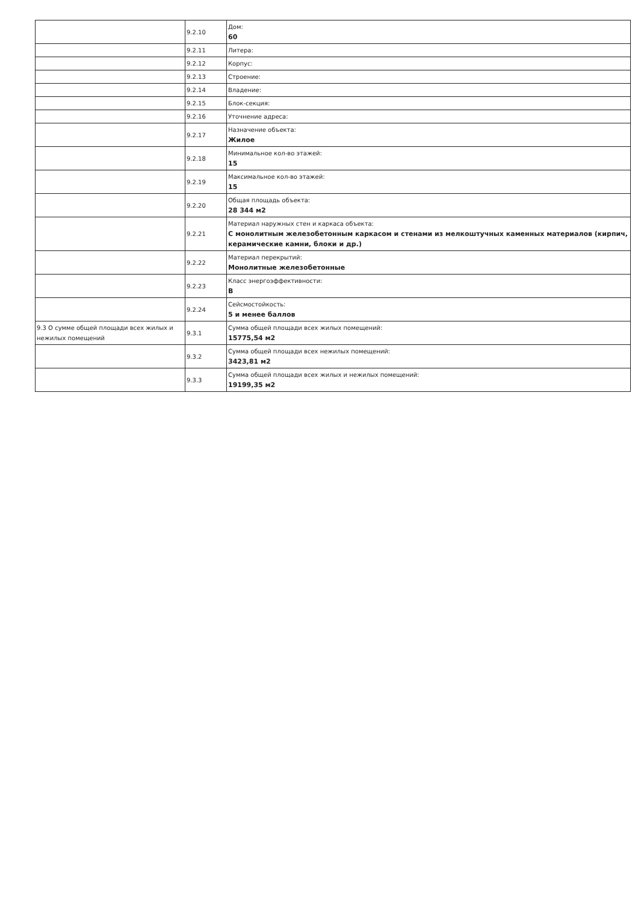| | 9.2.10 | Дом: 60 |
| | 9.2.11 | Литера: |
| | 9.2.12 | Корпус: |
| | 9.2.13 | Строение: |
| | 9.2.14 | Владение: |
| | 9.2.15 | Блок-секция: |
| | 9.2.16 | Уточнение адреса: |
| | 9.2.17 | Назначение объекта: Жилое |
| | 9.2.18 | Минимальное кол-во этажей: 15 |
| | 9.2.19 | Максимальное кол-во этажей: 15 |
| | 9.2.20 | Общая площадь объекта: 28 344 м2 |
| | 9.2.21 | Материал наружных стен и каркаса объекта: С монолитным железобетонным каркасом и стенами из мелкоштучных каменных материалов (кирпич, керамические камни, блоки и др.) |
| | 9.2.22 | Материал перекрытий: Монолитные железобетонные |
| | 9.2.23 | Класс энергоэффективности: B |
| | 9.2.24 | Сейсмостойкость: 5 и менее баллов |
| 9.3 О сумме общей площади всех жилых и нежилых помещений | 9.3.1 | Сумма общей площади всех жилых помещений: 15775,54 м2 |
| | 9.3.2 | Сумма общей площади всех нежилых помещений: 3423,81 м2 |
| | 9.3.3 | Сумма общей площади всех жилых и нежилых помещений: 19199,35 м2 |